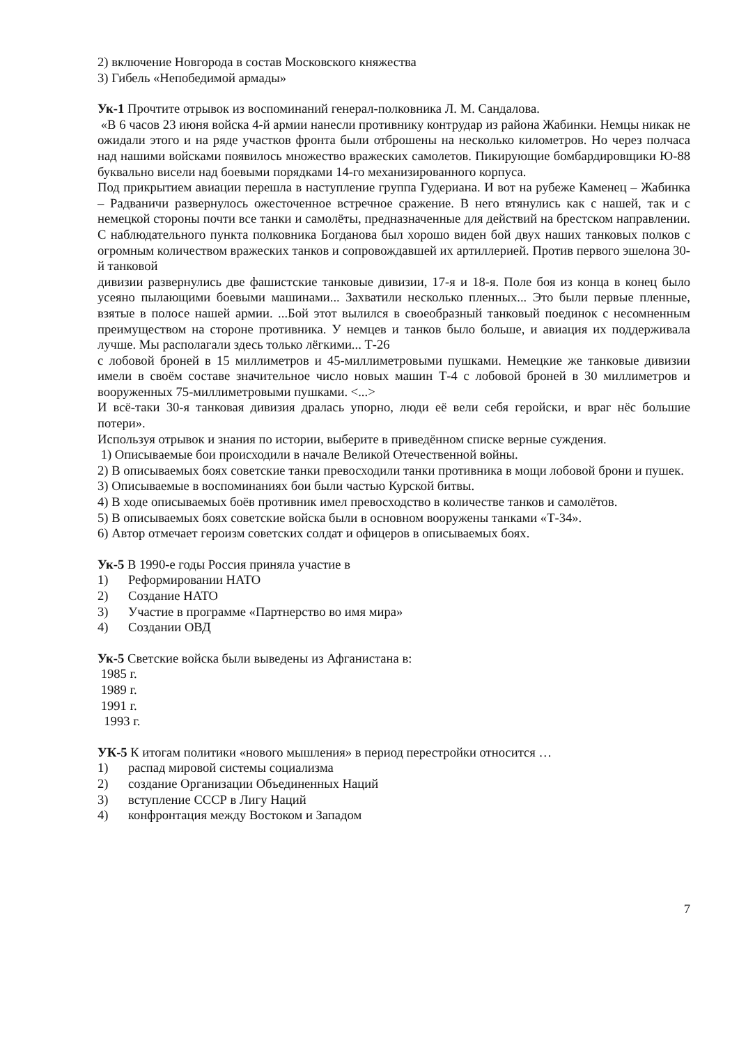2) включение Новгорода в состав Московского княжества
3) Гибель «Непобедимой армады»
Ук-1 Прочтите отрывок из воспоминаний генерал-полковника Л. М. Сандалова.
«В 6 часов 23 июня войска 4-й армии нанесли противнику контрудар из района Жабинки. Немцы никак не ожидали этого и на ряде участков фронта были отброшены на несколько километров. Но через полчаса над нашими войсками появилось множество вражеских самолетов. Пикирующие бомбардировщики Ю-88 буквально висели над боевыми порядками 14-го механизированного корпуса.
Под прикрытием авиации перешла в наступление группа Гудериана. И вот на рубеже Каменец – Жабинка – Радваничи развернулось ожесточенное встречное сражение. В него втянулись как с нашей, так и с немецкой стороны почти все танки и самолёты, предназначенные для действий на брестском направлении. С наблюдательного пункта полковника Богданова был хорошо виден бой двух наших танковых полков с огромным количеством вражеских танков и сопровождавшей их артиллерией. Против первого эшелона 30-й танковой
дивизии развернулись две фашистские танковые дивизии, 17-я и 18-я. Поле боя из конца в конец было усеяно пылающими боевыми машинами... Захватили несколько пленных... Это были первые пленные, взятые в полосе нашей армии. ...Бой этот вылился в своеобразный танковый поединок с несомненным преимуществом на стороне противника. У немцев и танков было больше, и авиация их поддерживала лучше. Мы располагали здесь только лёгкими... Т-26
с лобовой броней в 15 миллиметров и 45-миллиметровыми пушками. Немецкие же танковые дивизии имели в своём составе значительное число новых машин Т-4 с лобовой броней в 30 миллиметров и вооруженных 75-миллиметровыми пушками. <...>
И всё-таки 30-я танковая дивизия дралась упорно, люди её вели себя геройски, и враг нёс большие потери».
Используя отрывок и знания по истории, выберите в приведённом списке верные суждения.
1) Описываемые бои происходили в начале Великой Отечественной войны.
2) В описываемых боях советские танки превосходили танки противника в мощи лобовой брони и пушек.
3) Описываемые в воспоминаниях бои были частью Курской битвы.
4) В ходе описываемых боёв противник имел превосходство в количестве танков и самолётов.
5) В описываемых боях советские войска были в основном вооружены танками «Т-34».
6) Автор отмечает героизм советских солдат и офицеров в описываемых боях.
Ук-5 В 1990-е годы Россия приняла участие в
1) Реформировании НАТО
2) Создание НАТО
3) Участие в программе «Партнерство во имя мира»
4) Создании ОВД
Ук-5 Светские войска были выведены из Афганистана в:
1985 г.
1989 г.
1991 г.
1993 г.
УК-5 К итогам политики «нового мышления» в период перестройки относится …
1) распад мировой системы социализма
2) создание Организации Объединенных Наций
3) вступление СССР в Лигу Наций
4) конфронтация между Востоком и Западом
7